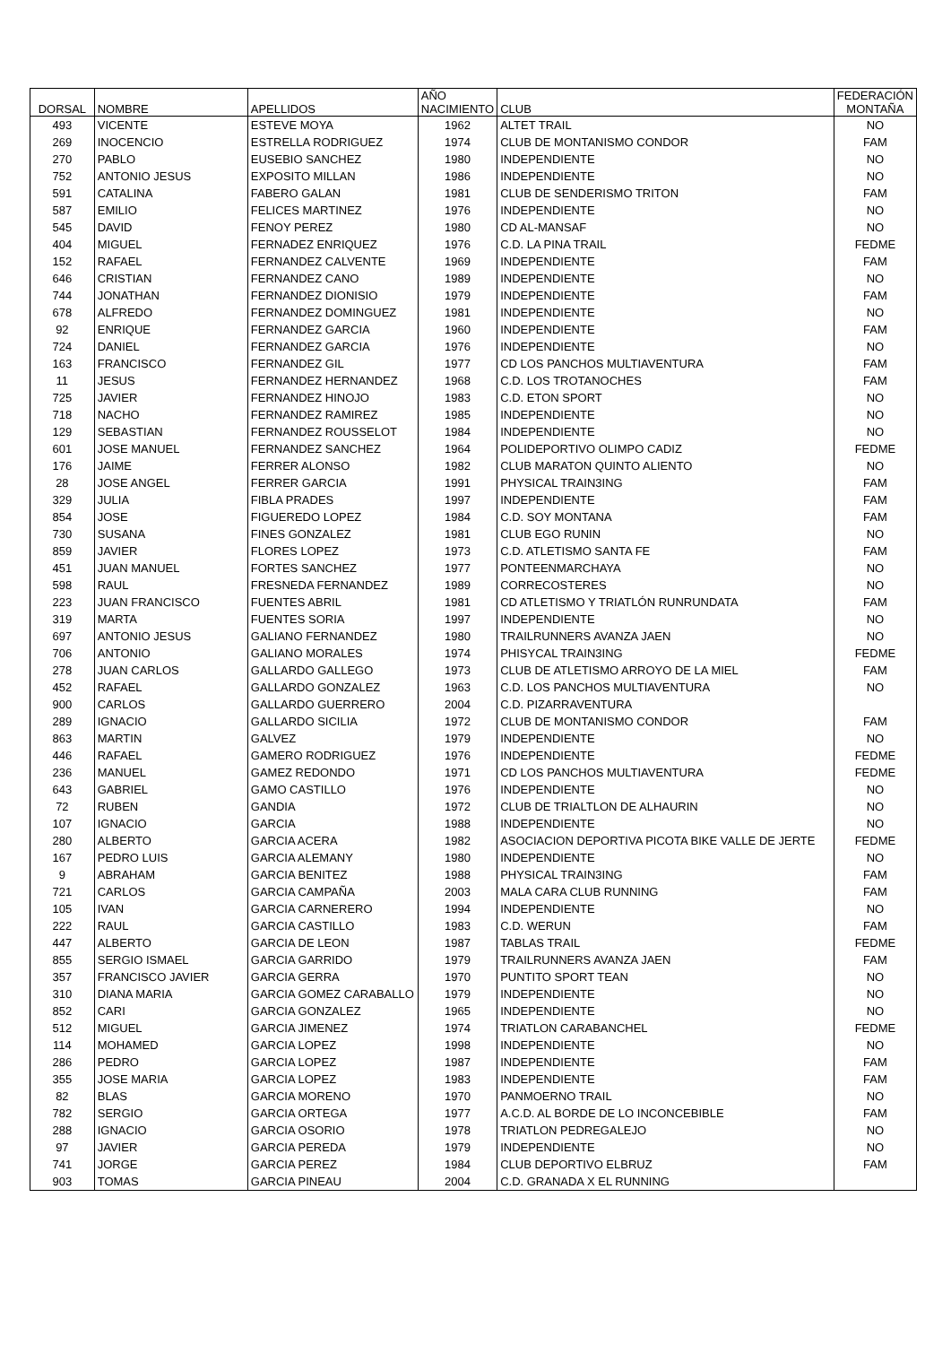| DORSAL | NOMBRE | APELLIDOS | AÑO NACIMIENTO | CLUB | FEDERACIÓN MONTAÑA |
| --- | --- | --- | --- | --- | --- |
| 493 | VICENTE | ESTEVE MOYA | 1962 | ALTET TRAIL | NO |
| 269 | INOCENCIO | ESTRELLA RODRIGUEZ | 1974 | CLUB DE MONTANISMO CONDOR | FAM |
| 270 | PABLO | EUSEBIO SANCHEZ | 1980 | INDEPENDIENTE | NO |
| 752 | ANTONIO JESUS | EXPOSITO MILLAN | 1986 | INDEPENDIENTE | NO |
| 591 | CATALINA | FABERO GALAN | 1981 | CLUB DE SENDERISMO TRITON | FAM |
| 587 | EMILIO | FELICES MARTINEZ | 1976 | INDEPENDIENTE | NO |
| 545 | DAVID | FENOY PEREZ | 1980 | CD AL-MANSAF | NO |
| 404 | MIGUEL | FERNADEZ ENRIQUEZ | 1976 | C.D. LA PINA TRAIL | FEDME |
| 152 | RAFAEL | FERNANDEZ CALVENTE | 1969 | INDEPENDIENTE | FAM |
| 646 | CRISTIAN | FERNANDEZ CANO | 1989 | INDEPENDIENTE | NO |
| 744 | JONATHAN | FERNANDEZ DIONISIO | 1979 | INDEPENDIENTE | FAM |
| 678 | ALFREDO | FERNANDEZ DOMINGUEZ | 1981 | INDEPENDIENTE | NO |
| 92 | ENRIQUE | FERNANDEZ GARCIA | 1960 | INDEPENDIENTE | FAM |
| 724 | DANIEL | FERNANDEZ GARCIA | 1976 | INDEPENDIENTE | NO |
| 163 | FRANCISCO | FERNANDEZ GIL | 1977 | CD LOS PANCHOS MULTIAVENTURA | FAM |
| 11 | JESUS | FERNANDEZ HERNANDEZ | 1968 | C.D. LOS TROTANOCHES | FAM |
| 725 | JAVIER | FERNANDEZ HINOJO | 1983 | C.D. ETON SPORT | NO |
| 718 | NACHO | FERNANDEZ RAMIREZ | 1985 | INDEPENDIENTE | NO |
| 129 | SEBASTIAN | FERNANDEZ ROUSSELOT | 1984 | INDEPENDIENTE | NO |
| 601 | JOSE MANUEL | FERNANDEZ SANCHEZ | 1964 | POLIDEPORTIVO OLIMPO CADIZ | FEDME |
| 176 | JAIME | FERRER ALONSO | 1982 | CLUB MARATON QUINTO ALIENTO | NO |
| 28 | JOSE ANGEL | FERRER GARCIA | 1991 | PHYSICAL TRAIN3ING | FAM |
| 329 | JULIA | FIBLA PRADES | 1997 | INDEPENDIENTE | FAM |
| 854 | JOSE | FIGUEREDO LOPEZ | 1984 | C.D. SOY MONTANA | FAM |
| 730 | SUSANA | FINES GONZALEZ | 1981 | CLUB EGO RUNIN | NO |
| 859 | JAVIER | FLORES LOPEZ | 1973 | C.D. ATLETISMO SANTA FE | FAM |
| 451 | JUAN MANUEL | FORTES SANCHEZ | 1977 | PONTEENMARCHAYA | NO |
| 598 | RAUL | FRESNEDA FERNANDEZ | 1989 | CORRECOSTERES | NO |
| 223 | JUAN FRANCISCO | FUENTES ABRIL | 1981 | CD ATLETISMO Y TRIATLÓN RUNRUNDATA | FAM |
| 319 | MARTA | FUENTES SORIA | 1997 | INDEPENDIENTE | NO |
| 697 | ANTONIO JESUS | GALIANO FERNANDEZ | 1980 | TRAILRUNNERS AVANZA JAEN | NO |
| 706 | ANTONIO | GALIANO MORALES | 1974 | PHISYCAL TRAIN3ING | FEDME |
| 278 | JUAN CARLOS | GALLARDO GALLEGO | 1973 | CLUB DE ATLETISMO ARROYO DE LA MIEL | FAM |
| 452 | RAFAEL | GALLARDO GONZALEZ | 1963 | C.D. LOS PANCHOS MULTIAVENTURA | NO |
| 900 | CARLOS | GALLARDO GUERRERO | 2004 | C.D. PIZARRAVENTURA | |
| 289 | IGNACIO | GALLARDO SICILIA | 1972 | CLUB DE MONTANISMO CONDOR | FAM |
| 863 | MARTIN | GALVEZ | 1979 | INDEPENDIENTE | NO |
| 446 | RAFAEL | GAMERO RODRIGUEZ | 1976 | INDEPENDIENTE | FEDME |
| 236 | MANUEL | GAMEZ REDONDO | 1971 | CD LOS PANCHOS MULTIAVENTURA | FEDME |
| 643 | GABRIEL | GAMO CASTILLO | 1976 | INDEPENDIENTE | NO |
| 72 | RUBEN | GANDIA | 1972 | CLUB DE TRIALTLON DE ALHAURIN | NO |
| 107 | IGNACIO | GARCIA | 1988 | INDEPENDIENTE | NO |
| 280 | ALBERTO | GARCIA ACERA | 1982 | ASOCIACION DEPORTIVA PICOTA BIKE VALLE DE JERTE | FEDME |
| 167 | PEDRO LUIS | GARCIA ALEMANY | 1980 | INDEPENDIENTE | NO |
| 9 | ABRAHAM | GARCIA BENITEZ | 1988 | PHYSICAL TRAIN3ING | FAM |
| 721 | CARLOS | GARCIA CAMPAÑA | 2003 | MALA CARA CLUB RUNNING | FAM |
| 105 | IVAN | GARCIA CARNERERO | 1994 | INDEPENDIENTE | NO |
| 222 | RAUL | GARCIA CASTILLO | 1983 | C.D. WERUN | FAM |
| 447 | ALBERTO | GARCIA DE LEON | 1987 | TABLAS TRAIL | FEDME |
| 855 | SERGIO ISMAEL | GARCIA GARRIDO | 1979 | TRAILRUNNERS AVANZA JAEN | FAM |
| 357 | FRANCISCO JAVIER | GARCIA GERRA | 1970 | PUNTITO SPORT TEAN | NO |
| 310 | DIANA MARIA | GARCIA GOMEZ CARABALLO | 1979 | INDEPENDIENTE | NO |
| 852 | CARI | GARCIA GONZALEZ | 1965 | INDEPENDIENTE | NO |
| 512 | MIGUEL | GARCIA JIMENEZ | 1974 | TRIATLON CARABANCHEL | FEDME |
| 114 | MOHAMED | GARCIA LOPEZ | 1998 | INDEPENDIENTE | NO |
| 286 | PEDRO | GARCIA LOPEZ | 1987 | INDEPENDIENTE | FAM |
| 355 | JOSE MARIA | GARCIA LOPEZ | 1983 | INDEPENDIENTE | FAM |
| 82 | BLAS | GARCIA MORENO | 1970 | PANMOERNO TRAIL | NO |
| 782 | SERGIO | GARCIA ORTEGA | 1977 | A.C.D. AL BORDE DE LO INCONCEBIBLE | FAM |
| 288 | IGNACIO | GARCIA OSORIO | 1978 | TRIATLON PEDREGALEJO | NO |
| 97 | JAVIER | GARCIA PEREDA | 1979 | INDEPENDIENTE | NO |
| 741 | JORGE | GARCIA PEREZ | 1984 | CLUB DEPORTIVO ELBRUZ | FAM |
| 903 | TOMAS | GARCIA PINEAU | 2004 | C.D. GRANADA X EL RUNNING | |